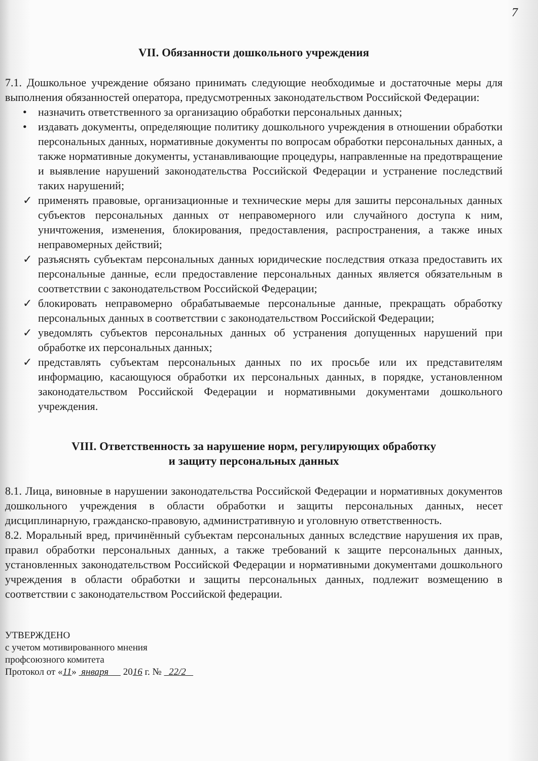7
VII. Обязанности дошкольного учреждения
7.1. Дошкольное учреждение обязано принимать следующие необходимые и достаточные меры для выполнения обязанностей оператора, предусмотренных законодательством Российской Федерации:
• назначить ответственного за организацию обработки персональных данных;
• издавать документы, определяющие политику дошкольного учреждения в отношении обработки персональных данных, нормативные документы по вопросам обработки персональных данных, а также нормативные документы, устанавливающие процедуры, направленные на предотвращение и выявление нарушений законодательства Российской Федерации и устранение последствий таких нарушений;
✓ применять правовые, организационные и технические меры для зашиты персональных данных субъектов персональных данных от неправомерного или случайного доступа к ним, уничтожения, изменения, блокирования, предоставления, распространения, а также иных неправомерных действий;
✓ разъяснять субъектам персональных данных юридические последствия отказа предоставить их персональные данные, если предоставление персональных данных является обязательным в соответствии с законодательством Российской Федерации;
✓ блокировать неправомерно обрабатываемые персональные данные, прекращать обработку персональных данных в соответствии с законодательством Российской Федерации;
✓ уведомлять субъектов персональных данных об устранения допущенных нарушений при обработке их персональных данных;
✓ представлять субъектам персональных данных по их просьбе или их представителям информацию, касающуюся обработки их персональных данных, в порядке, установленном законодательством Российской Федерации и нормативными документами дошкольного учреждения.
VIII. Ответственность за нарушение норм, регулирующих обработку
и защиту персональных данных
8.1. Лица, виновные в нарушении законодательства Российской Федерации и нормативных документов дошкольного учреждения в области обработки и защиты персональных данных, несет дисциплинарную, гражданско-правовую, административную и уголовную ответственность.
8.2. Моральный вред, причинённый субъектам персональных данных вследствие нарушения их прав, правил обработки персональных данных, а также требований к защите персональных данных, установленных законодательством Российской Федерации и нормативными документами дошкольного учреждения в области обработки и защиты персональных данных, подлежит возмещению в соответствии с законодательством Российской федерации.
УТВЕРЖДЕНО
с учетом мотивированного мнения
профсоюзного комитета
Протокол от «11» января 2016 г. № 22/2